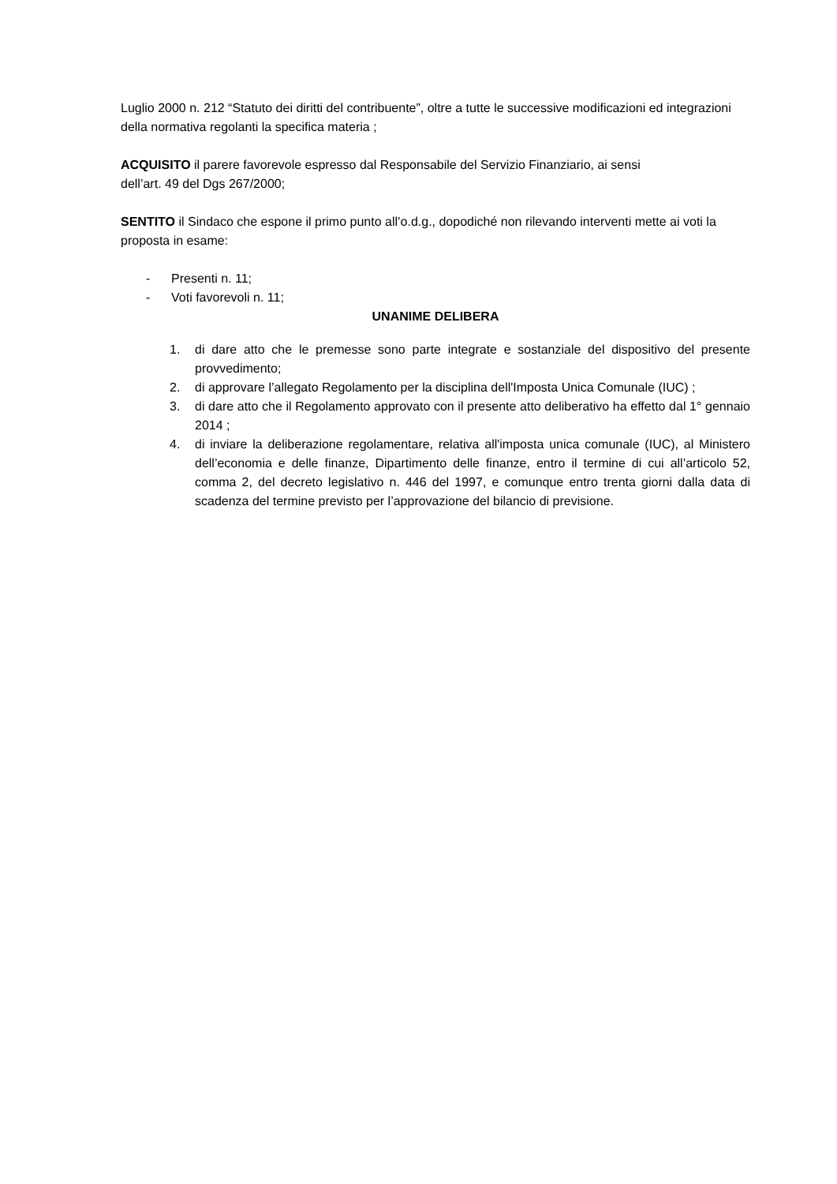Luglio 2000 n. 212 “Statuto dei diritti del contribuente”, oltre a tutte le successive modificazioni ed integrazioni della normativa regolanti la specifica materia ;
ACQUISITO il parere favorevole espresso dal Responsabile del Servizio Finanziario, ai sensi
dell’art. 49 del Dgs 267/2000;
SENTITO il Sindaco che espone il primo punto all’o.d.g., dopodiché non rilevando interventi mette ai voti la proposta in esame:
- Presenti n. 11;
- Voti favorevoli n. 11;
UNANIME DELIBERA
1. di dare atto che le premesse sono parte integrate e sostanziale del dispositivo del presente provvedimento;
2. di approvare l’allegato Regolamento per la disciplina dell'Imposta Unica Comunale (IUC) ;
3. di dare atto che il Regolamento approvato con il presente atto deliberativo ha effetto dal 1° gennaio 2014 ;
4. di inviare la deliberazione regolamentare, relativa all'imposta unica comunale (IUC), al Ministero dell’economia e delle finanze, Dipartimento delle finanze, entro il termine di cui all’articolo 52, comma 2, del decreto legislativo n. 446 del 1997, e comunque entro trenta giorni dalla data di scadenza del termine previsto per l’approvazione del bilancio di previsione.